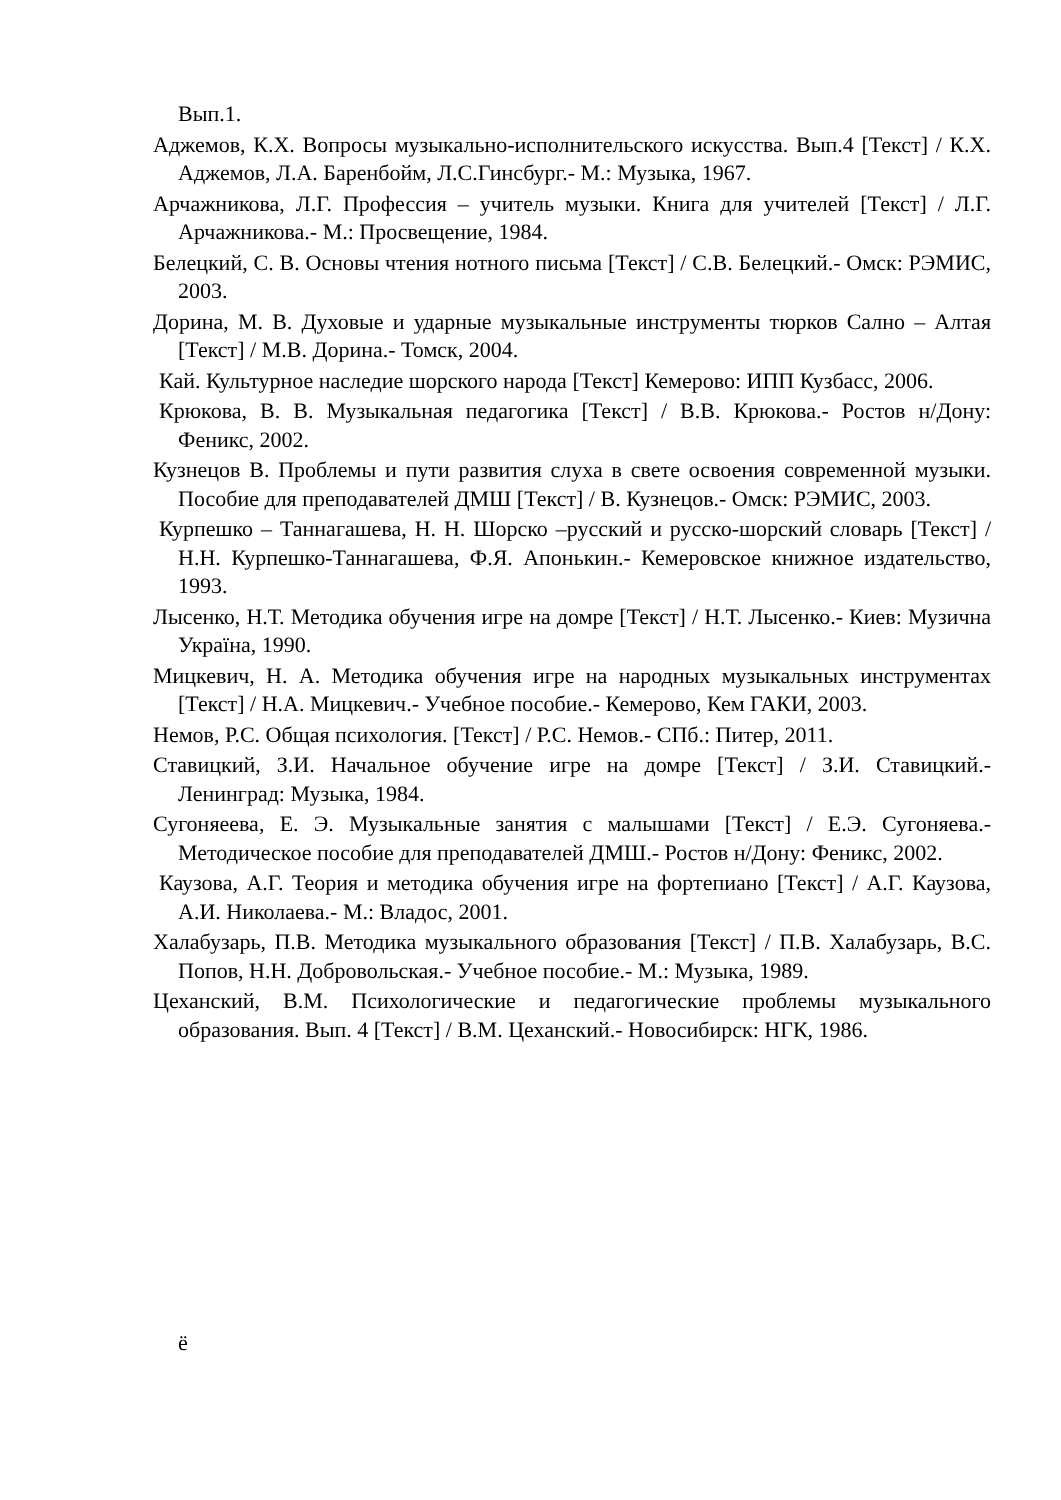Вып.1.
Аджемов, К.Х. Вопросы музыкально-исполнительского искусства. Вып.4 [Текст] / К.Х. Аджемов, Л.А. Баренбойм, Л.С.Гинсбург.- М.: Музыка, 1967.
Арчажникова, Л.Г. Профессия – учитель музыки. Книга для учителей [Текст] / Л.Г. Арчажникова.- М.: Просвещение, 1984.
Белецкий, С. В. Основы чтения нотного письма [Текст] / С.В. Белецкий.- Омск: РЭМИС, 2003.
Дорина, М. В. Духовые и ударные музыкальные инструменты тюрков Сално – Алтая [Текст] / М.В. Дорина.- Томск, 2004.
Кай. Культурное наследие шорского народа [Текст] Кемерово: ИПП Кузбасс, 2006.
Крюкова, В. В. Музыкальная педагогика [Текст] / В.В. Крюкова.- Ростов н/Дону: Феникс, 2002.
Кузнецов В. Проблемы и пути развития слуха в свете освоения современной музыки. Пособие для преподавателей ДМШ [Текст] / В. Кузнецов.- Омск: РЭМИС, 2003.
Курпешко – Таннагашева, Н. Н. Шорско –русский и русско-шорский словарь [Текст] / Н.Н. Курпешко-Таннагашева, Ф.Я. Апонькин.- Кемеровское книжное издательство, 1993.
Лысенко, Н.Т. Методика обучения игре на домре [Текст] / Н.Т. Лысенко.- Киев: Музична Україна, 1990.
Мицкевич, Н. А. Методика обучения игре на народных музыкальных инструментах [Текст] / Н.А. Мицкевич.- Учебное пособие.- Кемерово, Кем ГАКИ, 2003.
Немов, Р.С. Общая психология. [Текст] / Р.С. Немов.- СПб.: Питер, 2011.
Ставицкий, З.И. Начальное обучение игре на домре [Текст] / З.И. Ставицкий.- Ленинград: Музыка, 1984.
Сугоняеева, Е. Э. Музыкальные занятия с малышами [Текст] / Е.Э. Сугоняева.- Методическое пособие для преподавателей ДМШ.- Ростов н/Дону: Феникс, 2002.
Каузова, А.Г. Теория и методика обучения игре на фортепиано [Текст] / А.Г. Каузова, А.И. Николаева.- М.: Владос, 2001.
Халабузарь, П.В. Методика музыкального образования [Текст] / П.В. Халабузарь, В.С. Попов, Н.Н. Добровольская.- Учебное пособие.- М.: Музыка, 1989.
Цеханский, В.М. Психологические и педагогические проблемы музыкального образования. Вып. 4 [Текст] / В.М. Цеханский.- Новосибирск: НГК, 1986.
ё